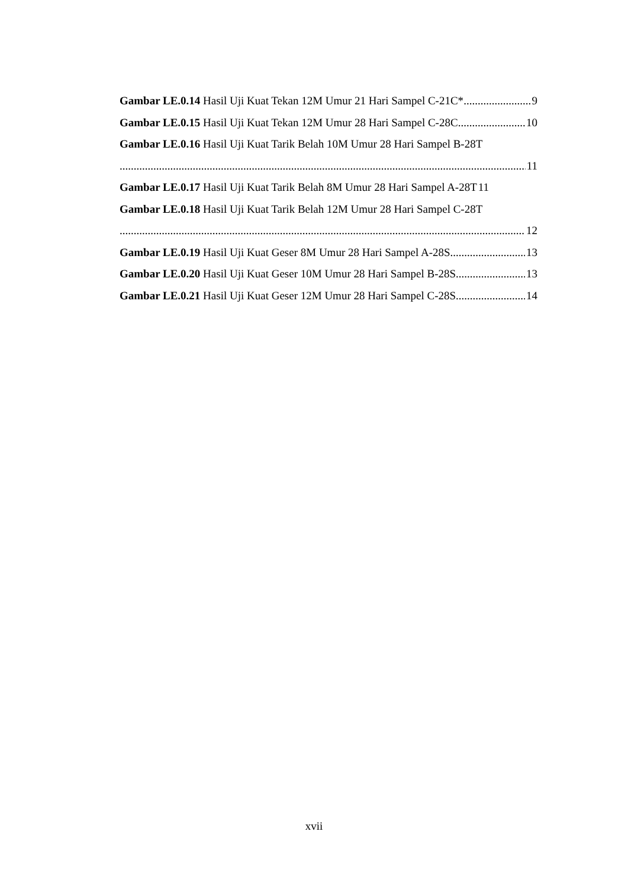Gambar LE.0.14 Hasil Uji Kuat Tekan 12M Umur 21 Hari Sampel C-21C* 9
Gambar LE.0.15 Hasil Uji Kuat Tekan 12M Umur 28 Hari Sampel C-28C 10
Gambar LE.0.16 Hasil Uji Kuat Tarik Belah 10M Umur 28 Hari Sampel B-28T
11
Gambar LE.0.17 Hasil Uji Kuat Tarik Belah 8M Umur 28 Hari Sampel A-28T 11
Gambar LE.0.18 Hasil Uji Kuat Tarik Belah 12M Umur 28 Hari Sampel C-28T
12
Gambar LE.0.19 Hasil Uji Kuat Geser 8M Umur 28 Hari Sampel A-28S 13
Gambar LE.0.20 Hasil Uji Kuat Geser 10M Umur 28 Hari Sampel B-28S 13
Gambar LE.0.21 Hasil Uji Kuat Geser 12M Umur 28 Hari Sampel C-28S 14
xvii